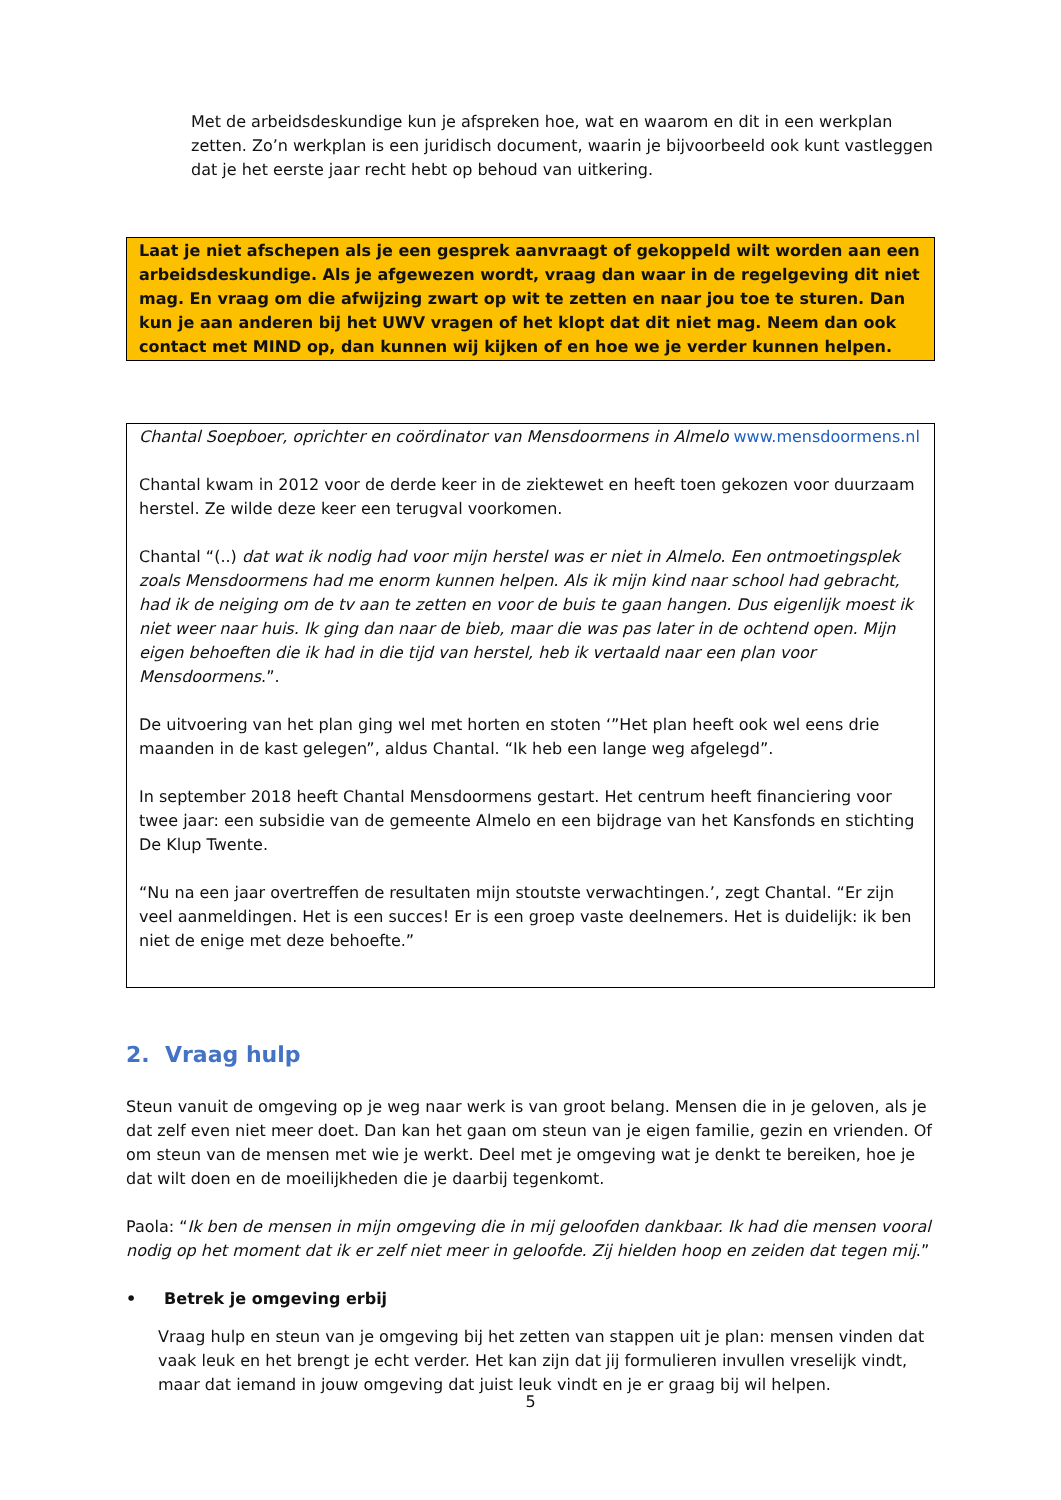Met de arbeidsdeskundige kun je afspreken hoe, wat en waarom en dit in een werkplan zetten. Zo’n werkplan is een juridisch document, waarin je bijvoorbeeld ook kunt vastleggen dat je het eerste jaar recht hebt op behoud van uitkering.
Laat je niet afschepen als je een gesprek aanvraagt of gekoppeld wilt worden aan een arbeidsdeskundige. Als je afgewezen wordt, vraag dan waar in de regelgeving dit niet mag. En vraag om die afwijzing zwart op wit te zetten en naar jou toe te sturen. Dan kun je aan anderen bij het UWV vragen of het klopt dat dit niet mag. Neem dan ook contact met MIND op, dan kunnen wij kijken of en hoe we je verder kunnen helpen.
Chantal Soepboer, oprichter en coördinator van Mensdoormens in Almelo www.mensdoormens.nl
Chantal kwam in 2012 voor de derde keer in de ziektewet en heeft toen gekozen voor duurzaam herstel. Ze wilde deze keer een terugval voorkomen.
Chantal “(..) dat wat ik nodig had voor mijn herstel was er niet in Almelo. Een ontmoetingsplek zoals Mensdoormens had me enorm kunnen helpen. Als ik mijn kind naar school had gebracht, had ik de neiging om de tv aan te zetten en voor de buis te gaan hangen. Dus eigenlijk moest ik niet weer naar huis. Ik ging dan naar de bieb, maar die was pas later in de ochtend open. Mijn eigen behoeften die ik had in die tijd van herstel, heb ik vertaald naar een plan voor Mensdoormens.”.
De uitvoering van het plan ging wel met horten en stoten ‘”Het plan heeft ook wel eens drie maanden in de kast gelegen”, aldus Chantal. “Ik heb een lange weg afgelegd”.
In september 2018 heeft Chantal Mensdoormens gestart. Het centrum heeft financiering voor twee jaar: een subsidie van de gemeente Almelo en een bijdrage van het Kansfonds en stichting De Klup Twente.
“Nu na een jaar overtreffen de resultaten mijn stoutste verwachtingen.’, zegt Chantal. “Er zijn veel aanmeldingen. Het is een succes! Er is een groep vaste deelnemers. Het is duidelijk: ik ben niet de enige met deze behoefte.”
2. Vraag hulp
Steun vanuit de omgeving op je weg naar werk is van groot belang. Mensen die in je geloven, als je dat zelf even niet meer doet. Dan kan het gaan om steun van je eigen familie, gezin en vrienden. Of om steun van de mensen met wie je werkt. Deel met je omgeving wat je denkt te bereiken, hoe je dat wilt doen en de moeilijkheden die je daarbij tegenkomt.
Paola: “Ik ben de mensen in mijn omgeving die in mij geloofden dankbaar. Ik had die mensen vooral nodig op het moment dat ik er zelf niet meer in geloofde. Zij hielden hoop en zeiden dat tegen mij.”
• Betrek je omgeving erbij
Vraag hulp en steun van je omgeving bij het zetten van stappen uit je plan: mensen vinden dat vaak leuk en het brengt je echt verder. Het kan zijn dat jij formulieren invullen vreselijk vindt, maar dat iemand in jouw omgeving dat juist leuk vindt en je er graag bij wil helpen.
5